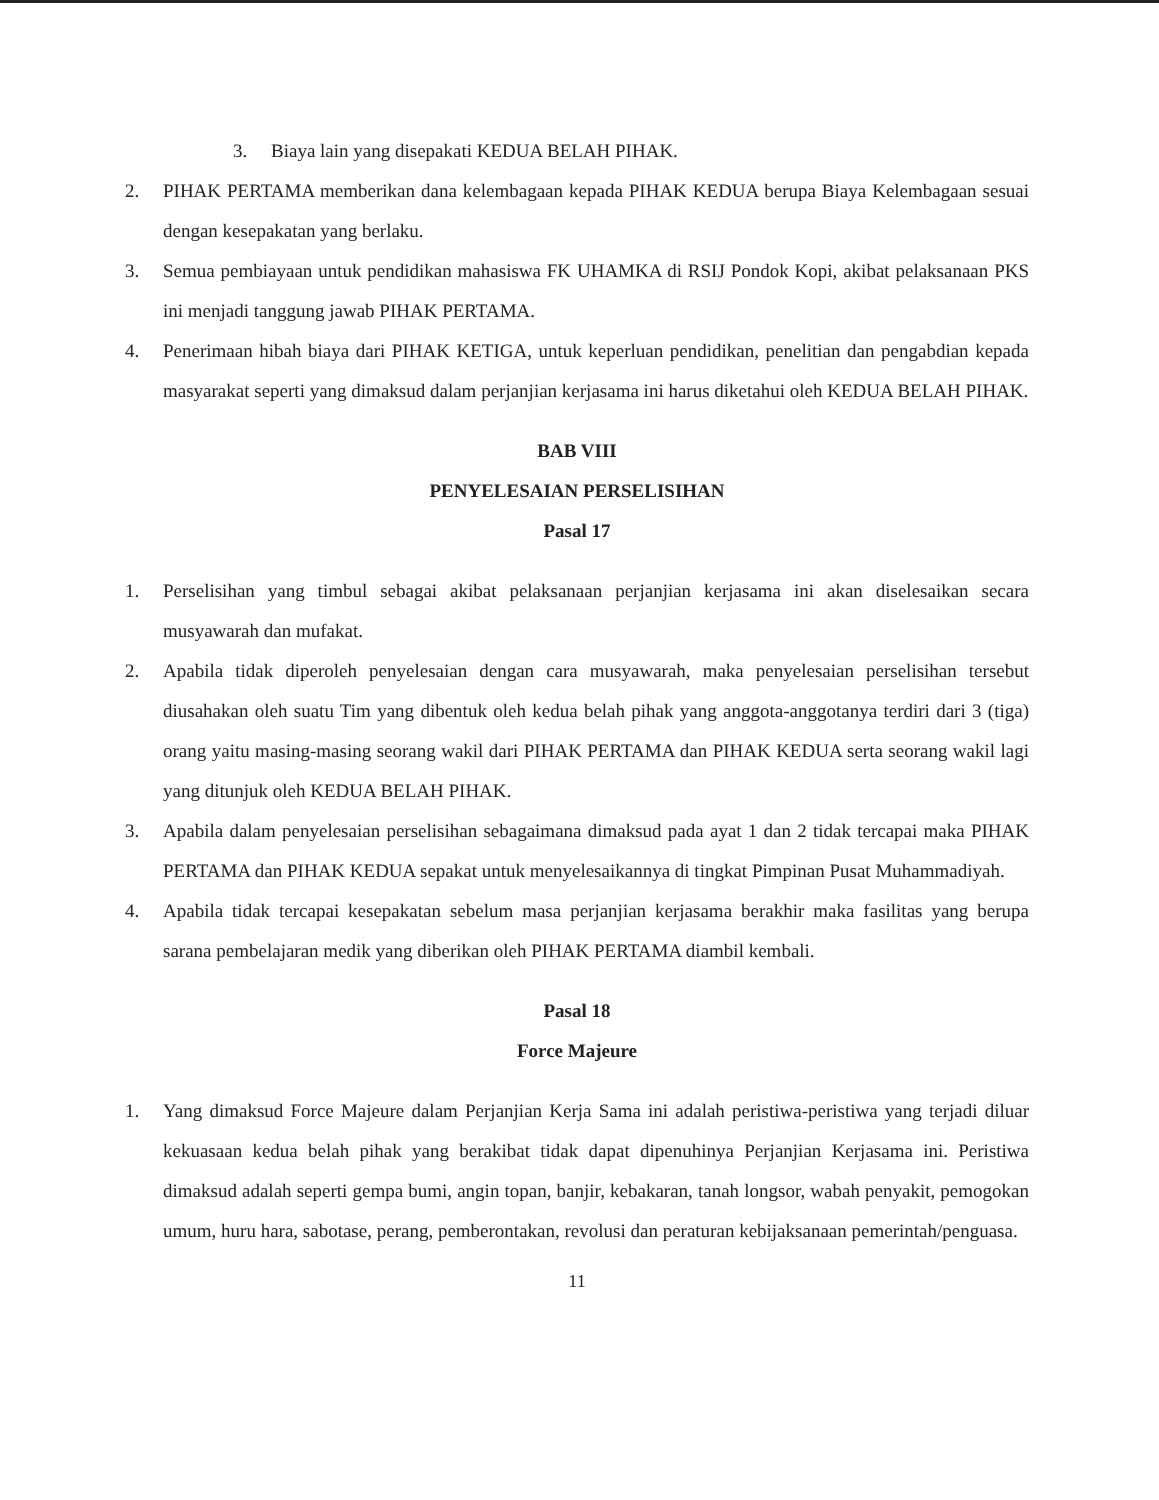3. Biaya lain yang disepakati KEDUA BELAH PIHAK.
2. PIHAK PERTAMA memberikan dana kelembagaan kepada PIHAK KEDUA berupa Biaya Kelembagaan sesuai dengan kesepakatan yang berlaku.
3. Semua pembiayaan untuk pendidikan mahasiswa FK UHAMKA di RSIJ Pondok Kopi, akibat pelaksanaan PKS ini menjadi tanggung jawab PIHAK PERTAMA.
4. Penerimaan hibah biaya dari PIHAK KETIGA, untuk keperluan pendidikan, penelitian dan pengabdian kepada masyarakat seperti yang dimaksud dalam perjanjian kerjasama ini harus diketahui oleh KEDUA BELAH PIHAK.
BAB VIII
PENYELESAIAN PERSELISIHAN
Pasal 17
1. Perselisihan yang timbul sebagai akibat pelaksanaan perjanjian kerjasama ini akan diselesaikan secara musyawarah dan mufakat.
2. Apabila tidak diperoleh penyelesaian dengan cara musyawarah, maka penyelesaian perselisihan tersebut diusahakan oleh suatu Tim yang dibentuk oleh kedua belah pihak yang anggota-anggotanya terdiri dari 3 (tiga) orang yaitu masing-masing seorang wakil dari PIHAK PERTAMA dan PIHAK KEDUA serta seorang wakil lagi yang ditunjuk oleh KEDUA BELAH PIHAK.
3. Apabila dalam penyelesaian perselisihan sebagaimana dimaksud pada ayat 1 dan 2 tidak tercapai maka PIHAK PERTAMA dan PIHAK KEDUA sepakat untuk menyelesaikannya di tingkat Pimpinan Pusat Muhammadiyah.
4. Apabila tidak tercapai kesepakatan sebelum masa perjanjian kerjasama berakhir maka fasilitas yang berupa sarana pembelajaran medik yang diberikan oleh PIHAK PERTAMA diambil kembali.
Pasal 18
Force Majeure
1. Yang dimaksud Force Majeure dalam Perjanjian Kerja Sama ini adalah peristiwa-peristiwa yang terjadi diluar kekuasaan kedua belah pihak yang berakibat tidak dapat dipenuhinya Perjanjian Kerjasama ini. Peristiwa dimaksud adalah seperti gempa bumi, angin topan, banjir, kebakaran, tanah longsor, wabah penyakit, pemogokan umum, huru hara, sabotase, perang, pemberontakan, revolusi dan peraturan kebijaksanaan pemerintah/penguasa.
11